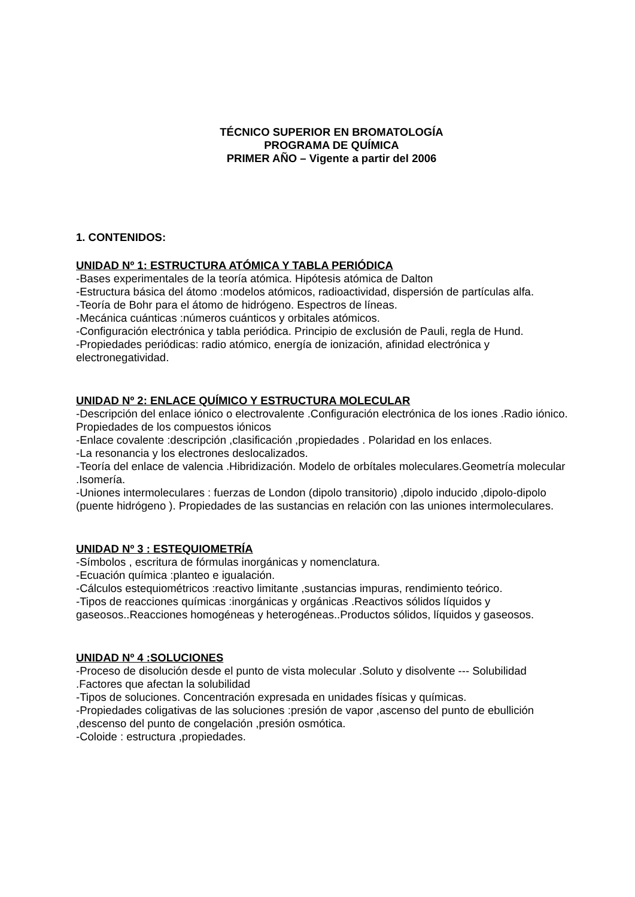TÉCNICO SUPERIOR EN BROMATOLOGÍA
PROGRAMA DE QUÍMICA
PRIMER AÑO – Vigente a partir del 2006
1. CONTENIDOS:
UNIDAD Nº 1: ESTRUCTURA ATÓMICA Y TABLA PERIÓDICA
-Bases experimentales de la teoría atómica. Hipótesis atómica de Dalton
-Estructura básica del átomo :modelos atómicos, radioactividad, dispersión de partículas alfa.
-Teoría de Bohr para el átomo de hidrógeno. Espectros de líneas.
-Mecánica cuánticas :números cuánticos y orbitales atómicos.
-Configuración electrónica y tabla periódica. Principio de exclusión de Pauli, regla de Hund.
-Propiedades periódicas: radio atómico, energía de ionización, afinidad electrónica y electronegatividad.
UNIDAD Nº 2: ENLACE QUÍMICO Y ESTRUCTURA MOLECULAR
-Descripción del enlace iónico o electrovalente .Configuración electrónica de los iones .Radio iónico. Propiedades de los compuestos iónicos
-Enlace covalente :descripción ,clasificación ,propiedades . Polaridad en los enlaces.
-La resonancia y los electrones deslocalizados.
-Teoría del enlace de valencia .Hibridización. Modelo de orbítales moleculares.Geometría molecular .Isomería.
-Uniones intermoleculares : fuerzas de London (dipolo transitorio) ,dipolo inducido ,dipolo-dipolo (puente hidrógeno ). Propiedades de las sustancias en relación con las uniones intermoleculares.
UNIDAD Nº 3 : ESTEQUIOMETRÍA
-Símbolos , escritura de fórmulas inorgánicas y nomenclatura.
-Ecuación química :planteo e igualación.
-Cálculos estequiométricos :reactivo limitante ,sustancias impuras, rendimiento teórico.
-Tipos de reacciones químicas :inorgánicas y orgánicas .Reactivos sólidos líquidos y gaseosos..Reacciones homogéneas y heterogéneas..Productos sólidos, líquidos y gaseosos.
UNIDAD Nº 4 :SOLUCIONES
-Proceso de disolución desde el punto de vista molecular .Soluto y disolvente --- Solubilidad .Factores que afectan la solubilidad
-Tipos de soluciones. Concentración expresada en unidades físicas y químicas.
-Propiedades coligativas de las soluciones :presión de vapor ,ascenso del punto de ebullición ,descenso del punto de congelación ,presión osmótica.
-Coloide : estructura ,propiedades.